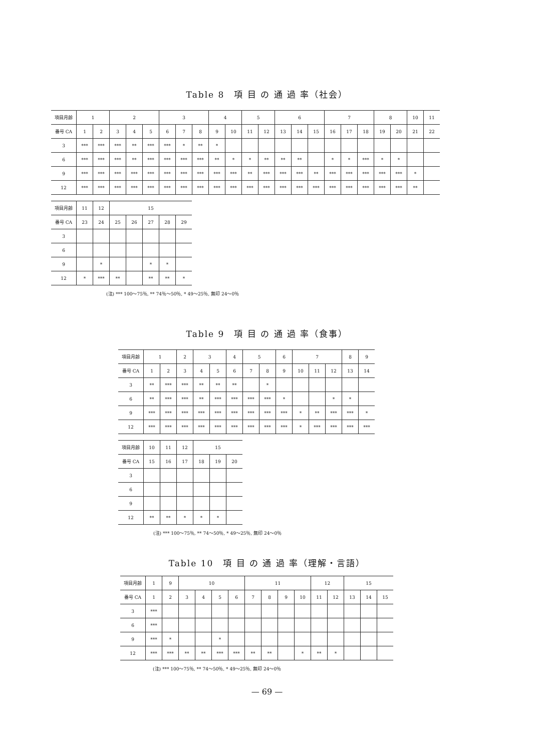Table 8　項 目 の 通 過 率（社会）
| 項目月齢 | 1 | | 2 | | | 3 | | | 4 | | 5 | | 6 | | | 7 | | | 8 | | 10 | 11 |
| --- | --- | --- | --- | --- | --- | --- | --- | --- | --- | --- | --- | --- | --- | --- | --- | --- | --- | --- | --- | --- | --- | --- |
| 番号 CA | 1 | 2 | 3 | 4 | 5 | 6 | 7 | 8 | 9 | 10 | 11 | 12 | 13 | 14 | 15 | 16 | 17 | 18 | 19 | 20 | 21 | 22 |
| 3 | *** | *** | *** | ** | *** | *** | * | ** | * | | | | | | | | | | | | | |
| 6 | *** | *** | *** | ** | *** | *** | *** | *** | ** | * | * | ** | ** | ** | | * | * | *** | * | * | | |
| 9 | *** | *** | *** | *** | *** | *** | *** | *** | *** | *** | ** | *** | *** | *** | ** | *** | *** | *** | *** | *** | * | |
| 12 | *** | *** | *** | *** | *** | *** | *** | *** | *** | *** | *** | *** | *** | *** | *** | *** | *** | *** | *** | *** | ** | |
| 項目月齢 | 11 | 12 | 15 | | | | |
| --- | --- | --- | --- | --- | --- | --- | --- |
| 番号 CA | 23 | 24 | 25 | 26 | 27 | 28 | 29 |
| 3 | | | | | | | |
| 6 | | | | | | | |
| 9 | | * | | | * | * | |
| 12 | * | *** | ** | | ** | ** | * |
(注) *** 100～75％, ** 74％～50％, * 49～25％, 無印 24～0％
Table 9　項 目 の 通 過 率（食事）
| 項目月齢 | 1 | | 2 | 3 | | 4 | 5 | | 6 | 7 | | | 8 | 9 |
| --- | --- | --- | --- | --- | --- | --- | --- | --- | --- | --- | --- | --- | --- | --- |
| 番号 CA | 1 | 2 | 3 | 4 | 5 | 6 | 7 | 8 | 9 | 10 | 11 | 12 | 13 | 14 |
| 3 | ** | *** | *** | ** | ** | ** | | * | | | | | | |
| 6 | ** | *** | *** | ** | *** | *** | *** | *** | * | | | * | * | |
| 9 | *** | *** | *** | *** | *** | *** | *** | *** | *** | * | ** | *** | *** | * |
| 12 | *** | *** | *** | *** | *** | *** | *** | *** | *** | * | *** | *** | *** | *** |
| 項目月齢 | 10 | 11 | 12 | 15 | | |
| --- | --- | --- | --- | --- | --- | --- |
| 番号 CA | 15 | 16 | 17 | 18 | 19 | 20 |
| 3 | | | | | | |
| 6 | | | | | | |
| 9 | | | | | | |
| 12 | ** | ** | * | * | * | |
(注) *** 100～75％, ** 74～50％, * 49～25％, 無印 24～0％
Table 10　項 目 の 通 過 率（理解・言語）
| 項目月齢 | 1 | 9 | 10 | | | | 11 | | | | 12 | | 15 | | |
| --- | --- | --- | --- | --- | --- | --- | --- | --- | --- | --- | --- | --- | --- | --- | --- |
| 番号 CA | 1 | 2 | 3 | 4 | 5 | 6 | 7 | 8 | 9 | 10 | 11 | 12 | 13 | 14 | 15 |
| 3 | *** | | | | | | | | | | | | | | |
| 6 | *** | | | | | | | | | | | | | | |
| 9 | *** | * | | | * | | | | | | | | | | |
| 12 | *** | *** | ** | ** | *** | *** | ** | ** | | * | ** | * | | | |
(注) *** 100～75％, ** 74～50％, * 49～25％, 無印 24～0％
— 69 —